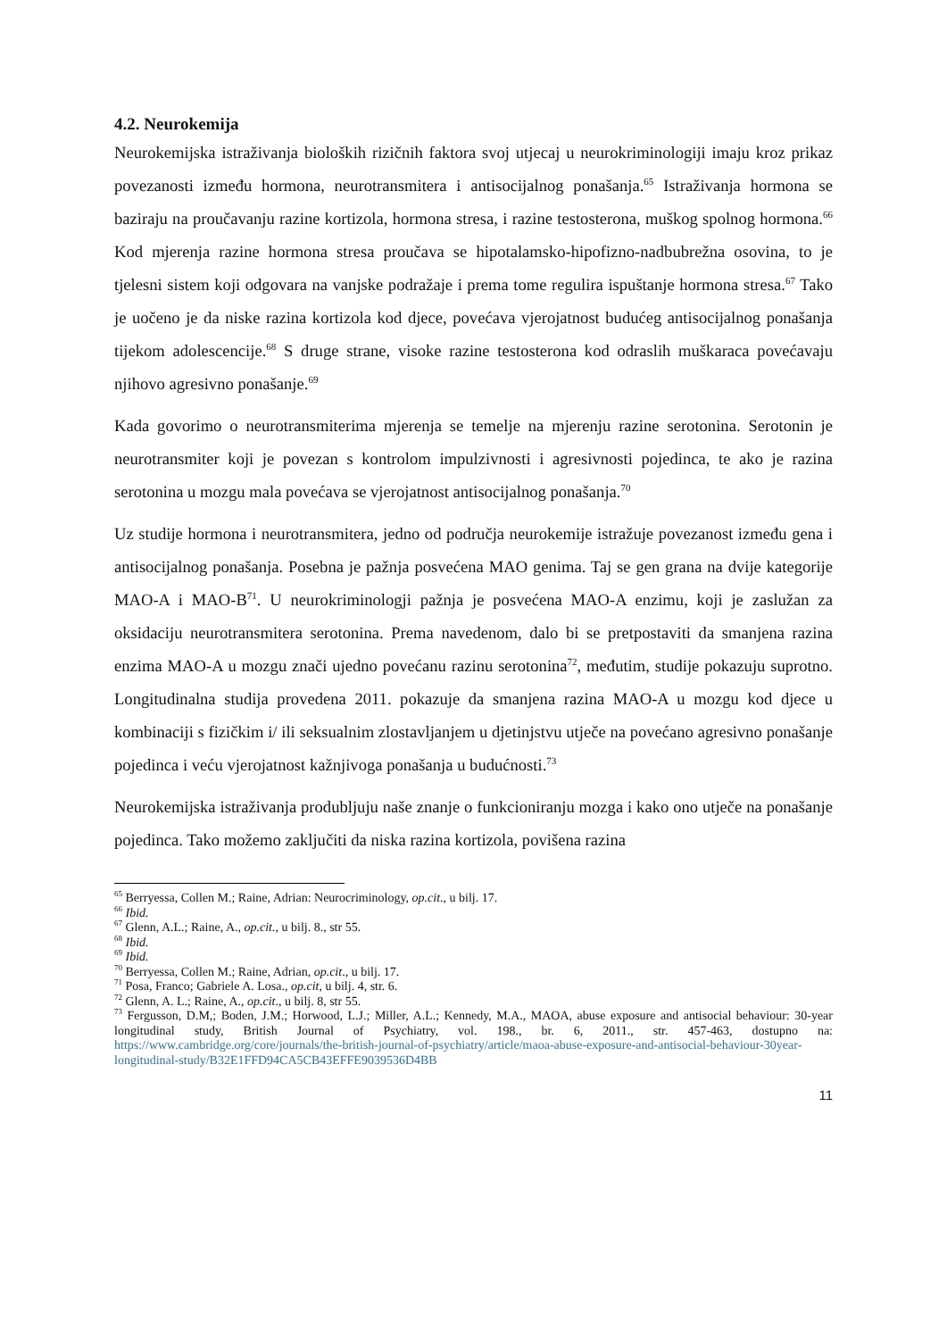4.2. Neurokemija
Neurokemijska istraživanja bioloških rizičnih faktora svoj utjecaj u neurokriminologiji imaju kroz prikaz povezanosti između hormona, neurotransmitera i antisocijalnog ponašanja.<sup>65</sup> Istraživanja hormona se baziraju na proučavanju razine kortizola, hormona stresa, i razine testosterona, muškog spolnog hormona.<sup>66</sup> Kod mjerenja razine hormona stresa proučava se hipotalamsko-hipofizno-nadbubrežna osovina, to je tjelesni sistem koji odgovara na vanjske podražaje i prema tome regulira ispuštanje hormona stresa.<sup>67</sup> Tako je uočeno je da niske razina kortizola kod djece, povećava vjerojatnost budućeg antisocijalnog ponašanja tijekom adolescencije.<sup>68</sup> S druge strane, visoke razine testosterona kod odraslih muškaraca povećavaju njihovo agresivno ponašanje.<sup>69</sup>
Kada govorimo o neurotransmiterima mjerenja se temelje na mjerenju razine serotonina. Serotonin je neurotransmiter koji je povezan s kontrolom impulzivnosti i agresivnosti pojedinca, te ako je razina serotonina u mozgu mala povećava se vjerojatnost antisocijalnog ponašanja.<sup>70</sup>
Uz studije hormona i neurotransmitera, jedno od područja neurokemije istražuje povezanost između gena i antisocijalnog ponašanja. Posebna je pažnja posvećena MAO genima. Taj se gen grana na dvije kategorije MAO-A i MAO-B<sup>71</sup>. U neurokriminologji pažnja je posvećena MAO-A enzimu, koji je zaslužan za oksidaciju neurotransmitera serotonina. Prema navedenom, dalo bi se pretpostaviti da smanjena razina enzima MAO-A u mozgu znači ujedno povećanu razinu serotonina<sup>72</sup>, međutim, studije pokazuju suprotno. Longitudinalna studija provedena 2011. pokazuje da smanjena razina MAO-A u mozgu kod djece u kombinaciji s fizičkim i/ ili seksualnim zlostavljanjem u djetinjstvu utječe na povećano agresivno ponašanje pojedinca i veću vjerojatnost kažnjivoga ponašanja u budućnosti.<sup>73</sup>
Neurokemijska istraživanja produbljuju naše znanje o funkcioniranju mozga i kako ono utječe na ponašanje pojedinca. Tako možemo zaključiti da niska razina kortizola, povišena razina
<sup>65</sup> Berryessa, Collen M.; Raine, Adrian: Neurocriminology, op.cit., u bilj. 17.
<sup>66</sup> Ibid.
<sup>67</sup> Glenn, A.L.; Raine, A., op.cit., u bilj. 8., str 55.
<sup>68</sup> Ibid.
<sup>69</sup> Ibid.
<sup>70</sup> Berryessa, Collen M.; Raine, Adrian, op.cit., u bilj. 17.
<sup>71</sup> Posa, Franco; Gabriele A. Losa., op.cit, u bilj. 4, str. 6.
<sup>72</sup> Glenn, A. L.; Raine, A., op.cit., u bilj. 8, str 55.
<sup>73</sup> Fergusson, D.M,; Boden, J.M.; Horwood, L.J.; Miller, A.L.; Kennedy, M.A., MAOA, abuse exposure and antisocial behaviour: 30-year longitudinal study, British Journal of Psychiatry, vol. 198., br. 6, 2011., str. 457-463, dostupno na: https://www.cambridge.org/core/journals/the-british-journal-of-psychiatry/article/maoa-abuse-exposure-and-antisocial-behaviour-30year-longitudinal-study/B32E1FFD94CA5CB43EFFE9039536D4BB
11